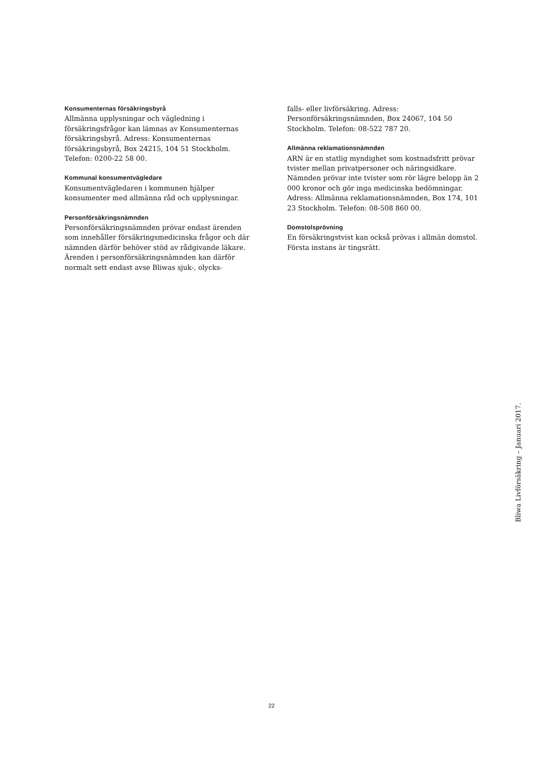Konsumenternas försäkringsbyrå
Allmänna upplysningar och vägledning i försäkringsfrågor kan lämnas av Konsumenternas försäkringsbyrå. Adress: Konsumenternas försäkringsbyrå, Box 24215, 104 51 Stockholm. Telefon: 0200-22 58 00.
Kommunal konsumentvägledare
Konsumentvägledaren i kommunen hjälper konsumenter med allmänna råd och upplysningar.
Personförsäkringsnämnden
Personförsäkringsnämnden prövar endast ärenden som innehåller försäkringsmedicinska frågor och där nämnden därför behöver stöd av rådgivande läkare. Ärenden i personförsäkringsnämnden kan därför normalt sett endast avse Bliwas sjuk-, olycks-
falls- eller livförsäkring. Adress: Personförsäkringsnämnden, Box 24067, 104 50 Stockholm. Telefon: 08-522 787 20.
Allmänna reklamationsnämnden
ARN är en statlig myndighet som kostnadsfritt prövar tvister mellan privatpersoner och näringsidkare. Nämnden prövar inte tvister som rör lägre belopp än 2 000 kronor och gör inga medicinska bedömningar. Adress: Allmänna reklamationsnämnden, Box 174, 101 23 Stockholm. Telefon: 08-508 860 00.
Domstolsprövning
En försäkringstvist kan också prövas i allmän domstol. Första instans är tingsrätt.
Bliwa Livförsäkring – Januari 2017.
22